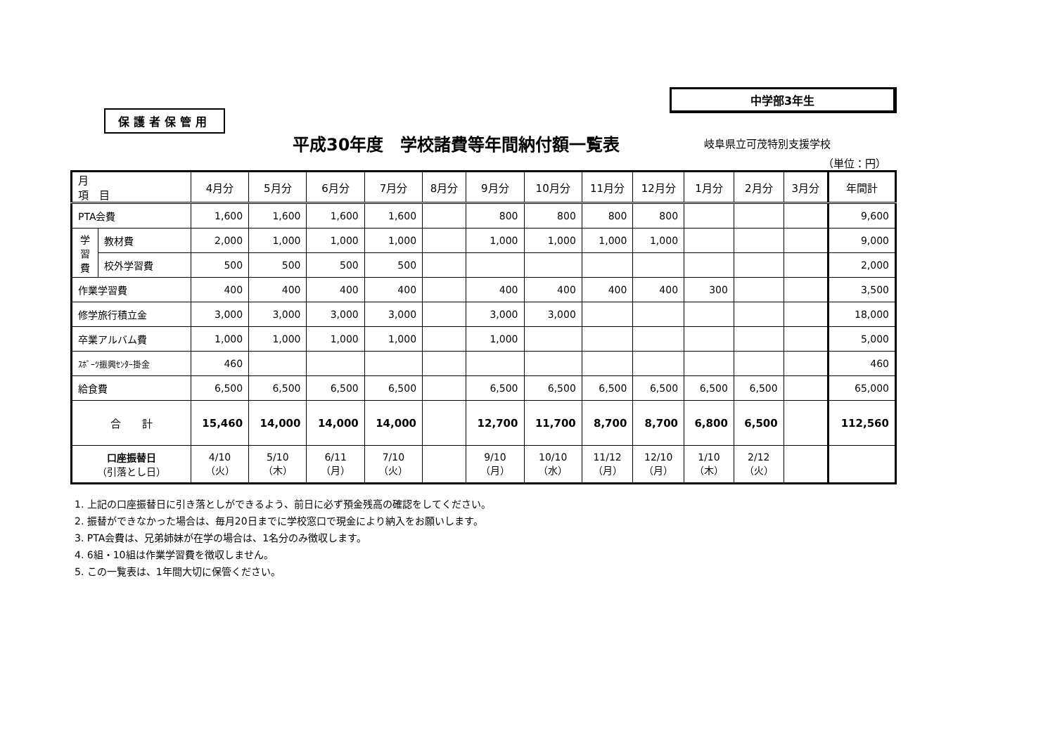保護者保管用
中学部3年生
平成30年度　学校諸費等年間納付額一覧表
岐阜県立可茂特別支援学校
（単位：円）
| 月 項 目 | | 4月分 | 5月分 | 6月分 | 7月分 | 8月分 | 9月分 | 10月分 | 11月分 | 12月分 | 1月分 | 2月分 | 3月分 | 年間計 |
| --- | --- | --- | --- | --- | --- | --- | --- | --- | --- | --- | --- | --- | --- | --- |
| PTA会費 | | 1,600 | 1,600 | 1,600 | 1,600 | | 800 | 800 | 800 | 800 | | | | 9,600 |
| 学 習 費 | 教材費 | 2,000 | 1,000 | 1,000 | 1,000 | | 1,000 | 1,000 | 1,000 | 1,000 | | | | 9,000 |
| | 校外学習費 | 500 | 500 | 500 | 500 | | | | | | | | | 2,000 |
| 作業学習費 | | 400 | 400 | 400 | 400 | | 400 | 400 | 400 | 400 | 300 | | | 3,500 |
| 修学旅行積立金 | | 3,000 | 3,000 | 3,000 | 3,000 | | 3,000 | 3,000 | | | | | | 18,000 |
| 卒業アルバム費 | | 1,000 | 1,000 | 1,000 | 1,000 | | 1,000 | | | | | | | 5,000 |
| ｽﾎﾟｰﾂ振興ｾﾝﾀｰ掛金 | | 460 | | | | | | | | | | | | 460 |
| 給食費 | | 6,500 | 6,500 | 6,500 | 6,500 | | 6,500 | 6,500 | 6,500 | 6,500 | 6,500 | 6,500 | | 65,000 |
| 合 計 | | 15,460 | 14,000 | 14,000 | 14,000 | | 12,700 | 11,700 | 8,700 | 8,700 | 6,800 | 6,500 | | 112,560 |
| 口座振替日 （引落とし日） | | 4/10 （火） | 5/10 （木） | 6/11 （月） | 7/10 （火） | | 9/10 （月） | 10/10 （水） | 11/12 （月） | 12/10 （月） | 1/10 （木） | 2/12 （火） | | |
1. 上記の口座振替日に引き落としができるよう、前日に必ず預金残高の確認をしてください。
2. 振替ができなかった場合は、毎月20日までに学校窓口で現金により納入をお願いします。
3. PTA会費は、兄弟姉妹が在学の場合は、1名分のみ徴収します。
4. 6組・10組は作業学習費を徴収しません。
5. この一覧表は、1年間大切に保管ください。